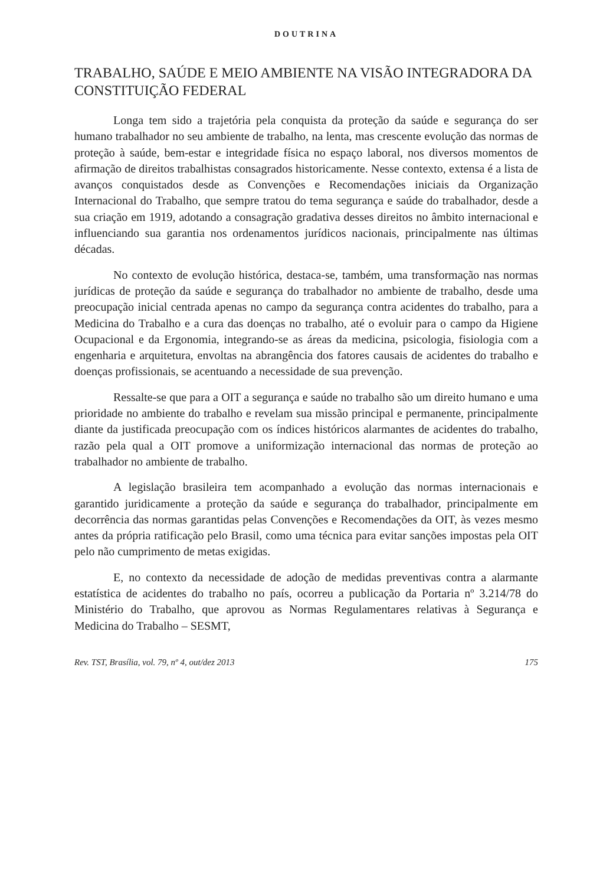DOUTRINA
TRABALHO, SAÚDE E MEIO AMBIENTE NA VISÃO INTEGRADORA DA CONSTITUIÇÃO FEDERAL
Longa tem sido a trajetória pela conquista da proteção da saúde e segurança do ser humano trabalhador no seu ambiente de trabalho, na lenta, mas crescente evolução das normas de proteção à saúde, bem-estar e integridade física no espaço laboral, nos diversos momentos de afirmação de direitos trabalhistas consagrados historicamente. Nesse contexto, extensa é a lista de avanços conquistados desde as Convenções e Recomendações iniciais da Organização Internacional do Trabalho, que sempre tratou do tema segurança e saúde do trabalhador, desde a sua criação em 1919, adotando a consagração gradativa desses direitos no âmbito internacional e influenciando sua garantia nos ordenamentos jurídicos nacionais, principalmente nas últimas décadas.
No contexto de evolução histórica, destaca-se, também, uma transformação nas normas jurídicas de proteção da saúde e segurança do trabalhador no ambiente de trabalho, desde uma preocupação inicial centrada apenas no campo da segurança contra acidentes do trabalho, para a Medicina do Trabalho e a cura das doenças no trabalho, até o evoluir para o campo da Higiene Ocupacional e da Ergonomia, integrando-se as áreas da medicina, psicologia, fisiologia com a engenharia e arquitetura, envoltas na abrangência dos fatores causais de acidentes do trabalho e doenças profissionais, se acentuando a necessidade de sua prevenção.
Ressalte-se que para a OIT a segurança e saúde no trabalho são um direito humano e uma prioridade no ambiente do trabalho e revelam sua missão principal e permanente, principalmente diante da justificada preocupação com os índices históricos alarmantes de acidentes do trabalho, razão pela qual a OIT promove a uniformização internacional das normas de proteção ao trabalhador no ambiente de trabalho.
A legislação brasileira tem acompanhado a evolução das normas internacionais e garantido juridicamente a proteção da saúde e segurança do trabalhador, principalmente em decorrência das normas garantidas pelas Convenções e Recomendações da OIT, às vezes mesmo antes da própria ratificação pelo Brasil, como uma técnica para evitar sanções impostas pela OIT pelo não cumprimento de metas exigidas.
E, no contexto da necessidade de adoção de medidas preventivas contra a alarmante estatística de acidentes do trabalho no país, ocorreu a publicação da Portaria nº 3.214/78 do Ministério do Trabalho, que aprovou as Normas Regulamentares relativas à Segurança e Medicina do Trabalho – SESMT,
Rev. TST, Brasília, vol. 79, nº 4, out/dez 2013 175